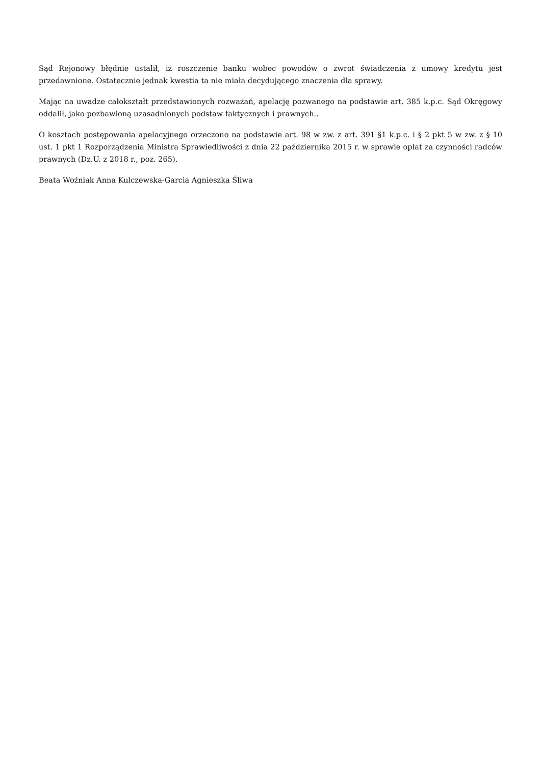Sąd Rejonowy błędnie ustalił, iż roszczenie banku wobec powodów o zwrot świadczenia z umowy kredytu jest przedawnione. Ostatecznie jednak kwestia ta nie miała decydującego znaczenia dla sprawy.
Mając na uwadze całokształt przedstawionych rozważań, apelację pozwanego na podstawie art. 385 k.p.c. Sąd Okręgowy oddalił, jako pozbawioną uzasadnionych podstaw faktycznych i prawnych..
O kosztach postępowania apelacyjnego orzeczono na podstawie art. 98 w zw. z art. 391 §1 k.p.c. i § 2 pkt 5 w zw. z § 10 ust. 1 pkt 1 Rozporządzenia Ministra Sprawiedliwości z dnia 22 października 2015 r. w sprawie opłat za czynności radców prawnych (Dz.U. z 2018 r., poz. 265).
Beata Woźniak Anna Kulczewska-Garcia Agnieszka Śliwa